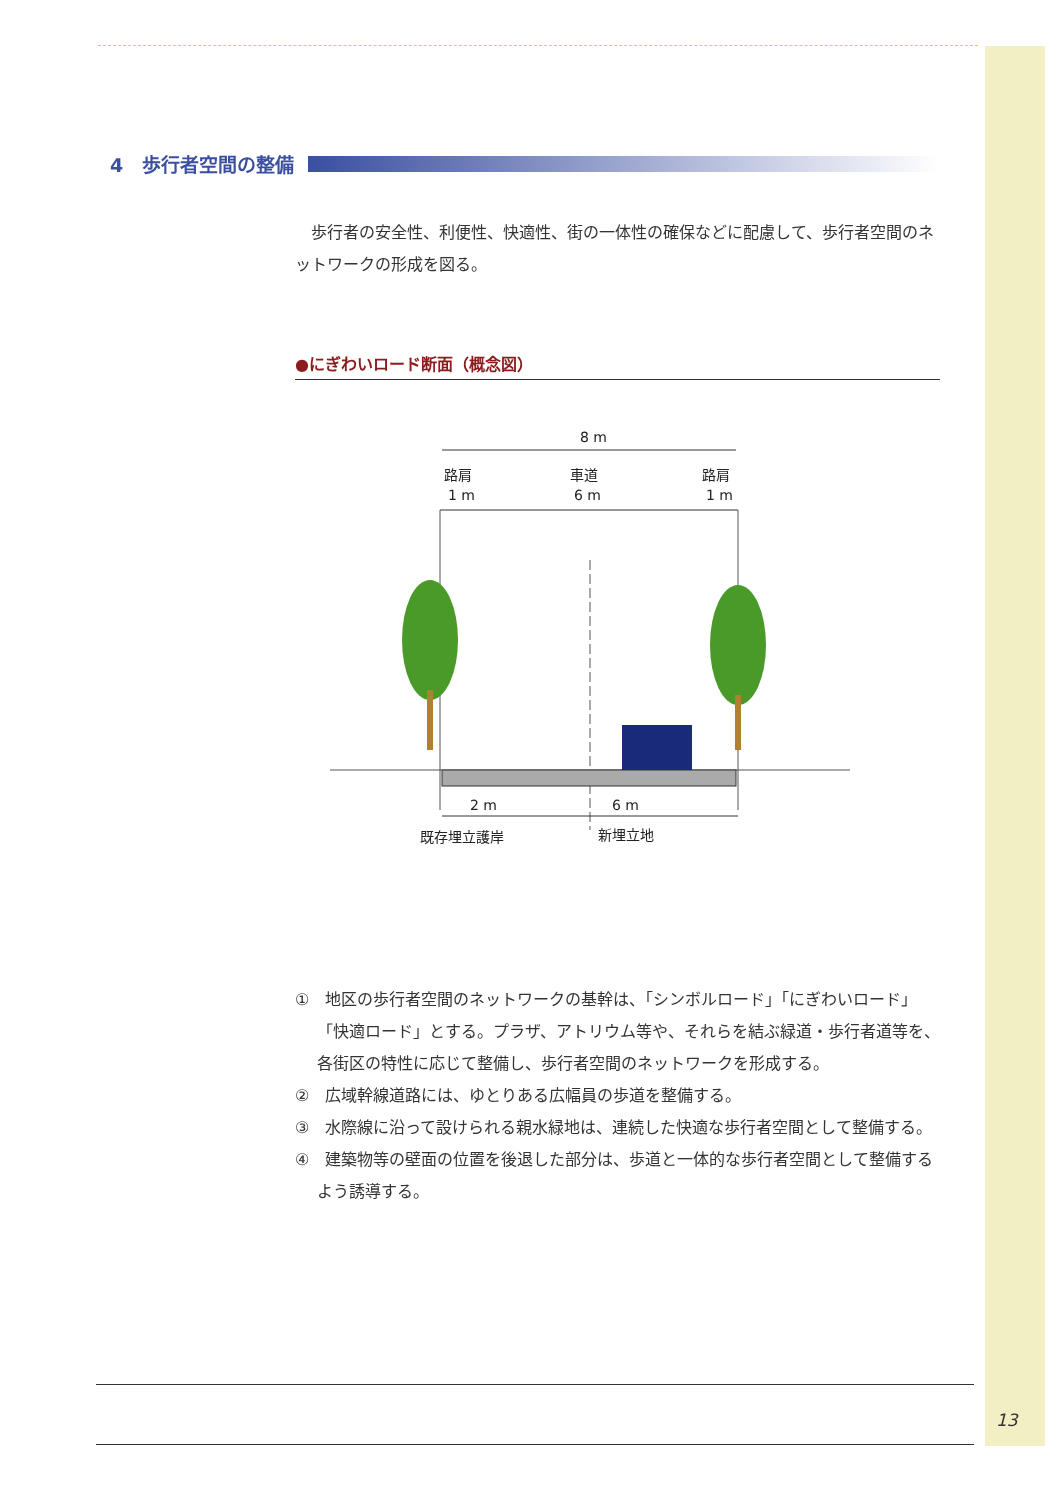4　歩行者空間の整備
歩行者の安全性、利便性、快適性、街の一体性の確保などに配慮して、歩行者空間のネットワークの形成を図る。
●にぎわいロード断面（概念図）
8 m
路肩
1 m
車道
6 m
路肩
1 m
2 m
6 m
既存埋立護岸
新埋立地
①　地区の歩行者空間のネットワークの基幹は、「シンボルロード」「にぎわいロード」「快適ロード」とする。プラザ、アトリウム等や、それらを結ぶ緑道・歩行者道等を、各街区の特性に応じて整備し、歩行者空間のネットワークを形成する。
②　広域幹線道路には、ゆとりある広幅員の歩道を整備する。
③　水際線に沿って設けられる親水緑地は、連続した快適な歩行者空間として整備する。
④　建築物等の壁面の位置を後退した部分は、歩道と一体的な歩行者空間として整備するよう誘導する。
13